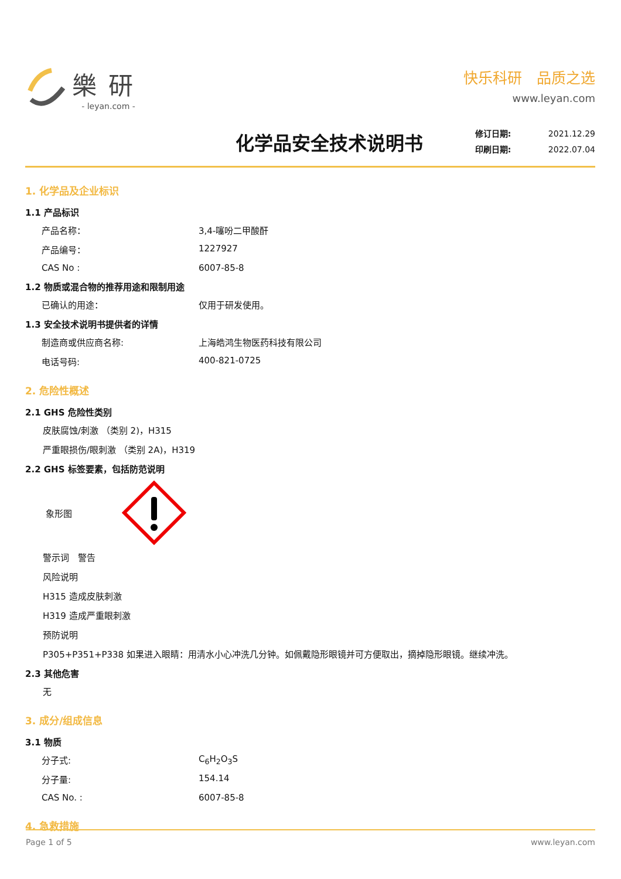樂研
- leyan.com -
快乐科研　品质之选
www.leyan.com
化学品安全技术说明书
修订日期: 2021.12.29
印刷日期: 2022.07.04
1. 化学品及企业标识
1.1 产品标识
产品名称： 3,4-噻吩二甲酸酐
产品编号： 1227927
CAS No : 6007-85-8
1.2 物质或混合物的推荐用途和限制用途
已确认的用途： 仅用于研发使用。
1.3 安全技术说明书提供者的详情
制造商或供应商名称: 上海皓鸿生物医药科技有限公司
电话号码: 400-821-0725
2. 危险性概述
2.1 GHS 危险性类别
皮肤腐蚀/刺激 （类别 2)，H315
严重眼损伤/眼刺激 （类别 2A)，H319
2.2 GHS 标签要素，包括防范说明
象形图
警示词　警告
风险说明
H315 造成皮肤刺激
H319 造成严重眼刺激
预防说明
P305+P351+P338 如果进入眼睛：用清水小心冲洗几分钟。如佩戴隐形眼镜并可方便取出，摘掉隐形眼镜。继续冲洗。
2.3 其他危害
无
3. 成分/组成信息
3.1 物质
分子式: C<sub>6</sub>H<sub>2</sub>O<sub>3</sub>S
分子量: 154.14
CAS No. : 6007-85-8
4. 急救措施
Page 1 of 5 www.leyan.com